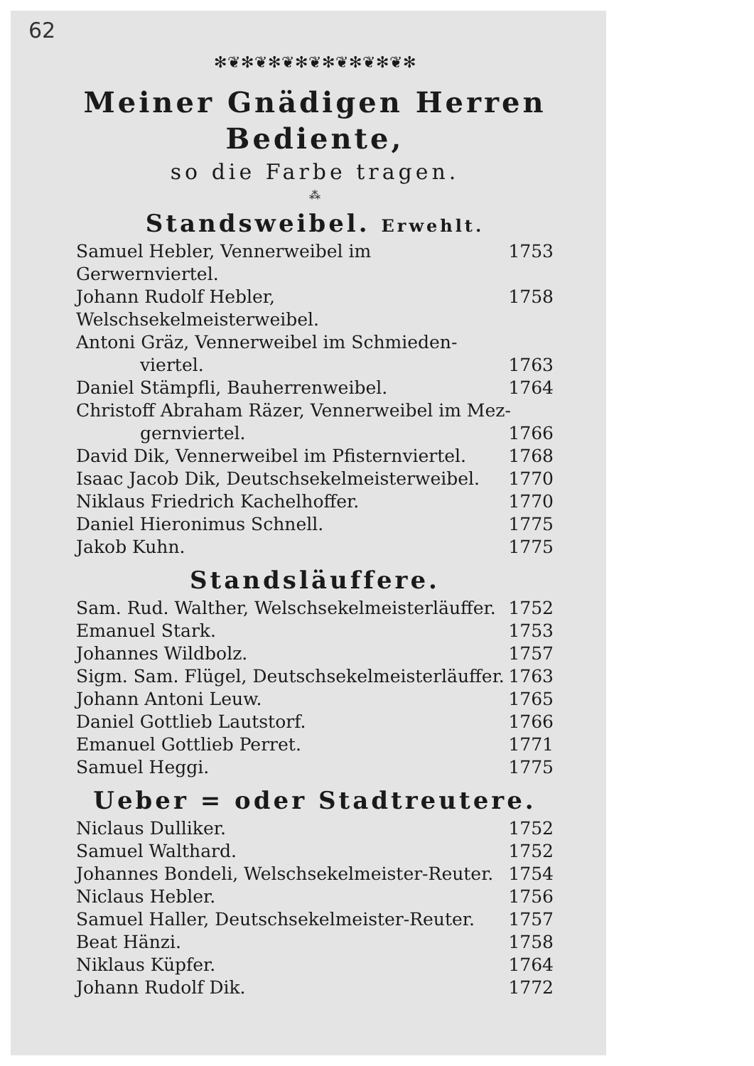62
✻❦✻❦✻❦✻❦✻❦✻❦✻❦✻
Meiner Gnädigen Herren
Bediente,
so die Farbe tragen.
⁂
Standsweibel. Erwehlt.
Samuel Hebler, Vennerweibel im Gerwernviertel. 1753
Johann Rudolf Hebler, Welschsekelmeisterweibel. 1758
Antoni Gräz, Vennerweibel im Schmieden-
viertel. 1763
Daniel Stämpfli, Bauherrenweibel. 1764
Christoff Abraham Räzer, Vennerweibel im Mez-
gernviertel. 1766
David Dik, Vennerweibel im Pfisternviertel. 1768
Isaac Jacob Dik, Deutschsekelmeisterweibel. 1770
Niklaus Friedrich Kachelhoffer. 1770
Daniel Hieronimus Schnell. 1775
Jakob Kuhn. 1775
Standsläuffere.
Sam. Rud. Walther, Welschsekelmeisterläuffer. 1752
Emanuel Stark. 1753
Johannes Wildbolz. 1757
Sigm. Sam. Flügel, Deutschsekelmeisterläuffer. 1763
Johann Antoni Leuw. 1765
Daniel Gottlieb Lautstorf. 1766
Emanuel Gottlieb Perret. 1771
Samuel Heggi. 1775
Ueber = oder Stadtreutere.
Niclaus Dulliker. 1752
Samuel Walthard. 1752
Johannes Bondeli, Welschsekelmeister-Reuter. 1754
Niclaus Hebler. 1756
Samuel Haller, Deutschsekelmeister-Reuter. 1757
Beat Hänzi. 1758
Niklaus Küpfer. 1764
Johann Rudolf Dik. 1772